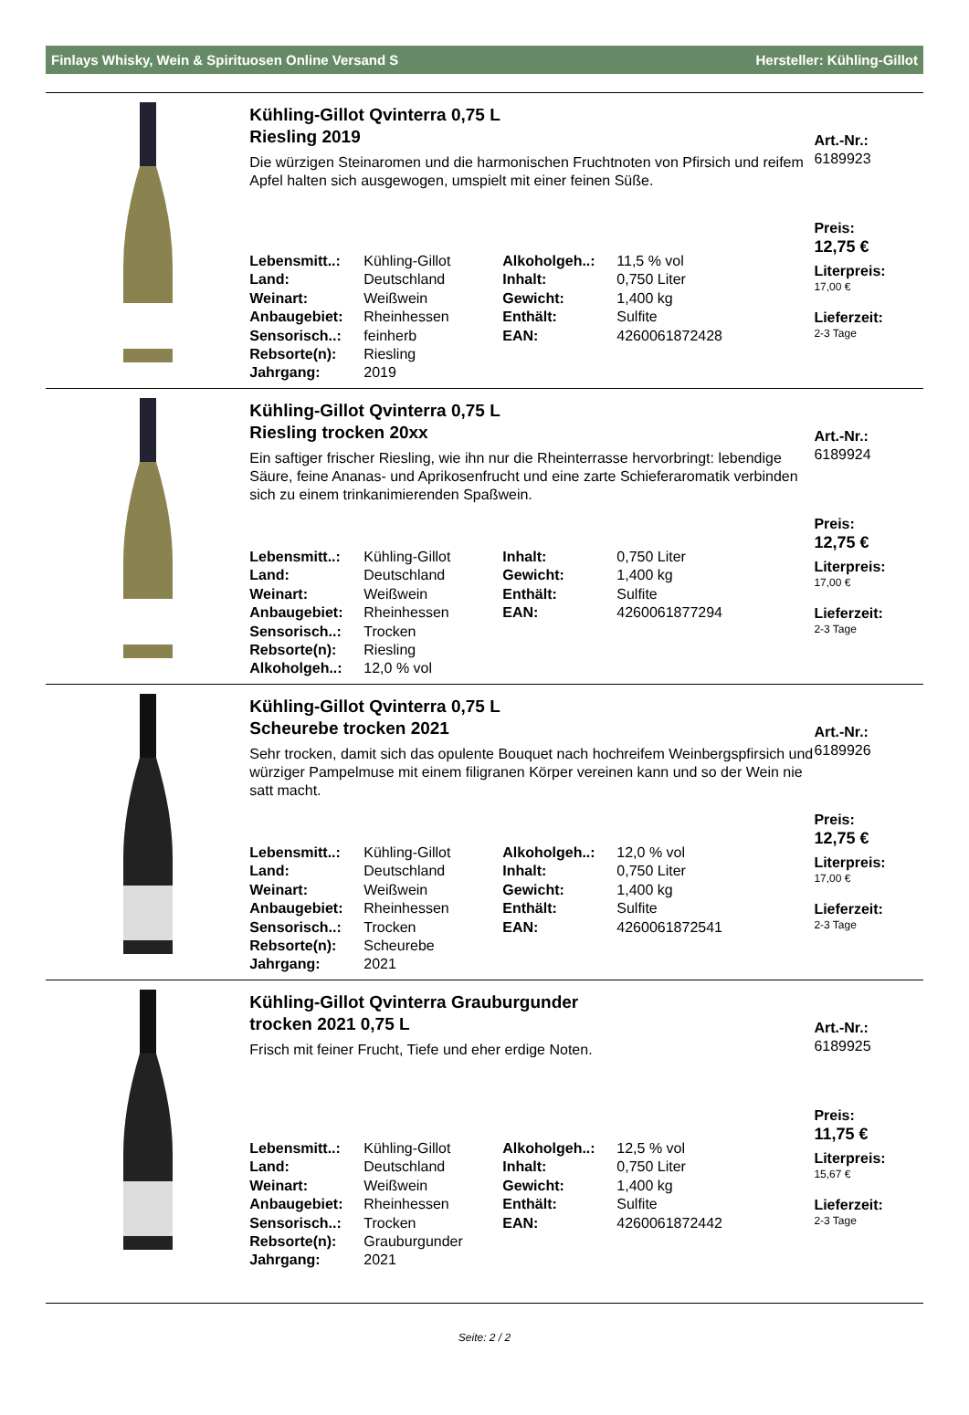Finlays Whisky, Wein & Spirituosen Online Versand S Hersteller: Kühling-Gillot
Kühling-Gillot Qvinterra 0,75 L
Riesling 2019
Die würzigen Steinaromen und die harmonischen Fruchtnoten von Pfirsich und reifem Apfel halten sich ausgewogen, umspielt mit einer feinen Süße.
| Lebensmitt..: | Kühling-Gillot | Alkoholgeh..: | 11,5 % vol |
| Land: | Deutschland | Inhalt: | 0,750 Liter |
| Weinart: | Weißwein | Gewicht: | 1,400 kg |
| Anbaugebiet: | Rheinhessen | Enthält: | Sulfite |
| Sensorisch..: | feinherb | EAN: | 4260061872428 |
| Rebsorte(n): | Riesling | | |
| Jahrgang: | 2019 | | |
Art.-Nr.:
6189923
Preis:
12,75 €
Literpreis:
17,00 €
Lieferzeit:
2-3 Tage
Kühling-Gillot Qvinterra 0,75 L
Riesling trocken 20xx
Ein saftiger frischer Riesling, wie ihn nur die Rheinterrasse hervorbringt: lebendige Säure, feine Ananas- und Aprikosenfrucht und eine zarte Schieferaromatik verbinden sich zu einem trinkanimierenden Spaßwein.
| Lebensmitt..: | Kühling-Gillot | Inhalt: | 0,750 Liter |
| Land: | Deutschland | Gewicht: | 1,400 kg |
| Weinart: | Weißwein | Enthält: | Sulfite |
| Anbaugebiet: | Rheinhessen | EAN: | 4260061877294 |
| Sensorisch..: | Trocken | | |
| Rebsorte(n): | Riesling | | |
| Alkoholgeh..: | 12,0 % vol | | |
Art.-Nr.:
6189924
Preis:
12,75 €
Literpreis:
17,00 €
Lieferzeit:
2-3 Tage
Kühling-Gillot Qvinterra 0,75 L
Scheurebe trocken 2021
Sehr trocken, damit sich das opulente Bouquet nach hochreifem Weinbergspfirsich und würziger Pampelmuse mit einem filigranen Körper vereinen kann und so der Wein nie satt macht.
| Lebensmitt..: | Kühling-Gillot | Alkoholgeh..: | 12,0 % vol |
| Land: | Deutschland | Inhalt: | 0,750 Liter |
| Weinart: | Weißwein | Gewicht: | 1,400 kg |
| Anbaugebiet: | Rheinhessen | Enthält: | Sulfite |
| Sensorisch..: | Trocken | EAN: | 4260061872541 |
| Rebsorte(n): | Scheurebe | | |
| Jahrgang: | 2021 | | |
Art.-Nr.:
6189926
Preis:
12,75 €
Literpreis:
17,00 €
Lieferzeit:
2-3 Tage
Kühling-Gillot Qvinterra Grauburgunder
trocken 2021 0,75 L
Frisch mit feiner Frucht, Tiefe und eher erdige Noten.
| Lebensmitt..: | Kühling-Gillot | Alkoholgeh..: | 12,5 % vol |
| Land: | Deutschland | Inhalt: | 0,750 Liter |
| Weinart: | Weißwein | Gewicht: | 1,400 kg |
| Anbaugebiet: | Rheinhessen | Enthält: | Sulfite |
| Sensorisch..: | Trocken | EAN: | 4260061872442 |
| Rebsorte(n): | Grauburgunder | | |
| Jahrgang: | 2021 | | |
Art.-Nr.:
6189925
Preis:
11,75 €
Literpreis:
15,67 €
Lieferzeit:
2-3 Tage
Seite: 2 / 2